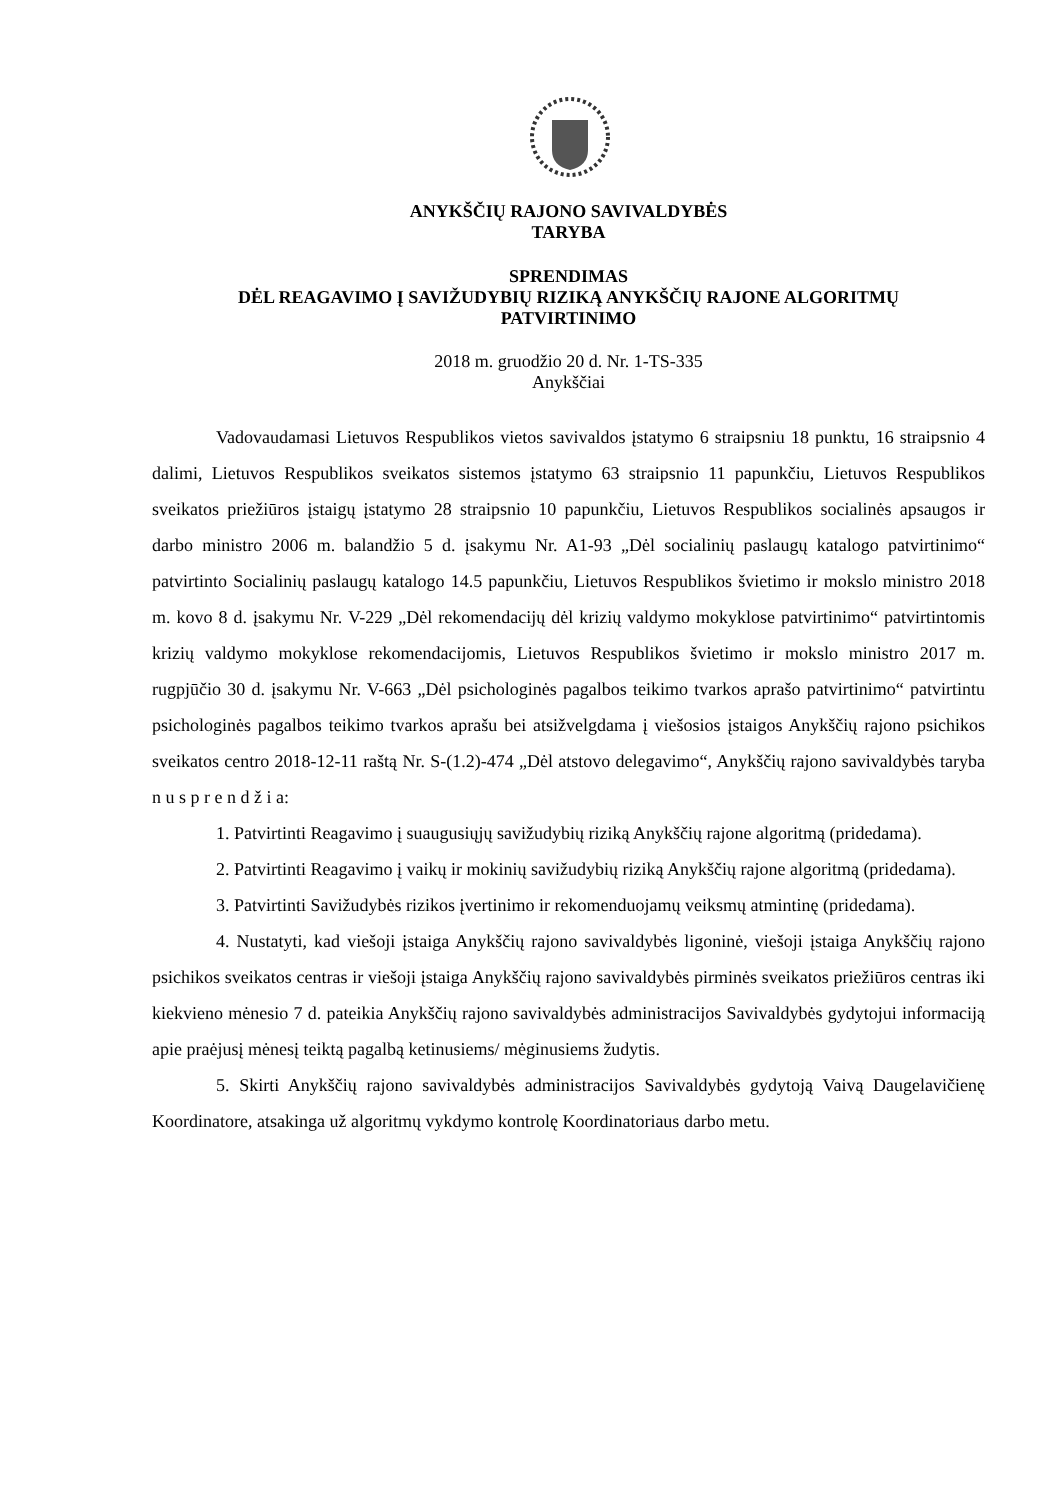ANYKŠČIŲ RAJONO SAVIVALDYBĖS
TARYBA
SPRENDIMAS
DĖL REAGAVIMO Į SAVIŽUDYBIŲ RIZIKĄ ANYKŠČIŲ RAJONE ALGORITMŲ
PATVIRTINIMO
2018 m. gruodžio 20 d. Nr. 1-TS-335
Anykščiai
Vadovaudamasi Lietuvos Respublikos vietos savivaldos įstatymo 6 straipsniu 18 punktu, 16 straipsnio 4 dalimi, Lietuvos Respublikos sveikatos sistemos įstatymo 63 straipsnio 11 papunkčiu, Lietuvos Respublikos sveikatos priežiūros įstaigų įstatymo 28 straipsnio 10 papunkčiu, Lietuvos Respublikos socialinės apsaugos ir darbo ministro 2006 m. balandžio 5 d. įsakymu Nr. A1-93 „Dėl socialinių paslaugų katalogo patvirtinimo“ patvirtinto Socialinių paslaugų katalogo 14.5 papunkčiu, Lietuvos Respublikos švietimo ir mokslo ministro 2018 m. kovo 8 d. įsakymu Nr. V-229 „Dėl rekomendacijų dėl krizių valdymo mokyklose patvirtinimo“ patvirtintomis krizių valdymo mokyklose rekomendacijomis, Lietuvos Respublikos švietimo ir mokslo ministro 2017 m. rugpjūčio 30 d. įsakymu Nr. V-663 „Dėl psichologinės pagalbos teikimo tvarkos aprašo patvirtinimo“ patvirtintu psichologinės pagalbos teikimo tvarkos aprašu bei atsižvelgdama į viešosios įstaigos Anykščių rajono psichikos sveikatos centro 2018-12-11 raštą Nr. S-(1.2)-474 „Dėl atstovo delegavimo“, Anykščių rajono savivaldybės taryba n u s p r e n d ž i a:
1. Patvirtinti Reagavimo į suaugusiųjų savižudybių riziką Anykščių rajone algoritmą (pridedama).
2. Patvirtinti Reagavimo į vaikų ir mokinių savižudybių riziką Anykščių rajone algoritmą (pridedama).
3. Patvirtinti Savižudybės rizikos įvertinimo ir rekomenduojamų veiksmų atmintinę (pridedama).
4. Nustatyti, kad viešoji įstaiga Anykščių rajono savivaldybės ligoninė, viešoji įstaiga Anykščių rajono psichikos sveikatos centras ir viešoji įstaiga Anykščių rajono savivaldybės pirminės sveikatos priežiūros centras iki kiekvieno mėnesio 7 d. pateikia Anykščių rajono savivaldybės administracijos Savivaldybės gydytojui informaciją apie praėjusį mėnesį teiktą pagalbą ketinusiems/ mėginusiems žudytis.
5. Skirti Anykščių rajono savivaldybės administracijos Savivaldybės gydytoją Vaivą Daugelavičienę Koordinatore, atsakinga už algoritmų vykdymo kontrolę Koordinatoriaus darbo metu.